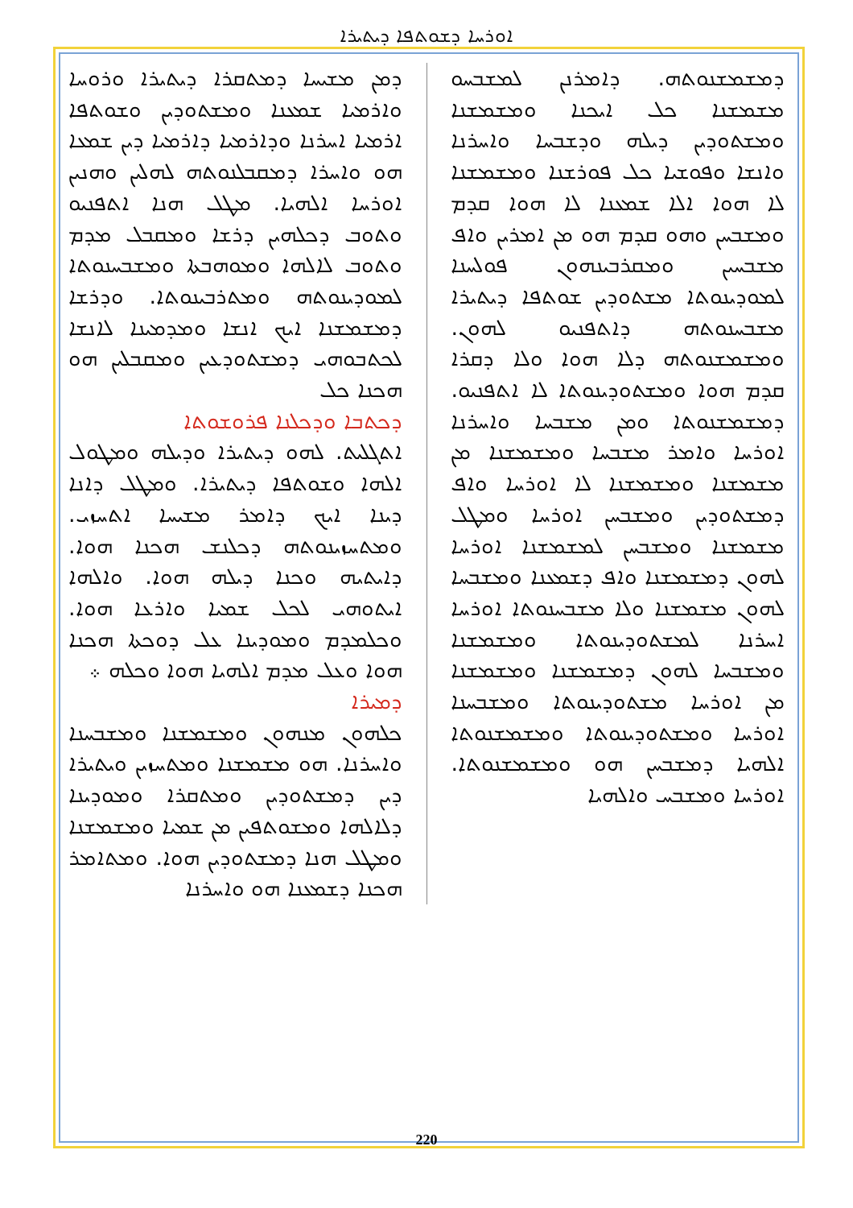ܐܘܪܚܐ ܕܫܘܬܦܐ ܕܝܬܝܪܐ
ܕܡܢ ܡܫܝܚܐ ܕܡܬܩܪܐ ܕܝܬܝܪܐ ܘܪܘܚܐ ܘܐܪܡܝܐ ܫܡܥܢܐ ܘܡܫܬܘܕܝܢ ܘܫܘܬܦܐ ܐܪܡܝܐ ܐܚܪܢܐ ܘܕܐܪܡܝܐ ܕܐܪܡܝܐ ܕܝܢ ܫܡܥܐ ܗܘ ܘܐܚܪܐ ܕܡܩܒܠܢܘܬܗ ܠܗܠܝܢ ܘܗܢܝܢ ܐܘܪܚܐ ܐܠܗܝܐ. ܡܛܠ ܗܢܐ ܐܬܦܢܝܘ ܘܬܘܒ ܕܟܠܗܝܢ ܕܪܫܐ ܘܡܩܒܠ ܡܕܡ ܘܬܘܒ ܠܐܠܗܐ ܘܡܘܗܒܬܐ ܘܡܫܒܚܢܘܬܐ ܠܡܘܕܝܢܘܬܗ ܘܡܬܪܒܝܢܘܬܐ. ܘܕܪܫܐ ܕܡܫܡܫܢܐ ܐܝܟ ܐܢܫܐ ܘܡܕܡܝܢܐ ܠܐܢܫܐ ܠܟܬܒܘܗܝ ܕܡܫܬܘܕܥܝܢ ܘܡܩܒܠܝܢ ܗܘ ܗܟܢܐ ܟܠ
ܕܟܬܒܐ ܘܕܟܠܢܐ ܦܪܘܫܘܬܐ
ܐܬܓܠܝܬ. ܠܗܘ ܕܝܬܝܪܐ ܘܕܝܠܗ ܘܡܛܘܠ ܐܠܗܐ ܘܫܘܬܦܐ ܕܝܬܝܪܐ. ܘܡܛܠ ܕܐܢܐ ܕܝܢܐ ܐܝܟ ܕܐܡܪ ܡܫܝܚܐ ܐܬܚܙܝ. ܘܡܬܚܙܝܢܘܬܗ ܕܟܠܢܫ ܗܟܢܐ ܗܘܐ. ܕܐܝܬܝܗ ܘܟܢܐ ܕܝܠܗ ܗܘܐ. ܘܐܠܗܐ ܐܝܬܘܗܝ ܠܟܠ ܫܡܝܐ ܘܐܪܥܐ ܗܘܐ. ܘܟܠܡܕܡ ܘܡܘܕܝܢܐ ܥܠ ܕܘܟܬܐ ܗܟܢܐ ܗܘܐ ܘܥܠ ܡܕܡ ܐܠܗܝܐ ܗܘܐ ܘܟܠܗ ܀
ܕܡܝܪܐ
ܟܠܗܘܢ ܡܢܗܘܢ ܘܡܫܡܫܢܐ ܘܡܫܒܚܢܐ ܘܐܚܪܢܐ. ܗܘ ܡܫܡܫܢܐ ܘܡܬܚܙܝܢ ܘܝܬܝܪܐ ܕܝܢ ܕܡܫܬܘܕܝܢ ܘܡܬܩܪܐ ܘܡܘܕܝܢܐ ܕܠܐܠܗܐ ܘܡܫܘܬܦܝܢ ܡܢ ܫܡܝܐ ܘܡܫܡܫܢܐ ܘܡܛܠ ܗܢܐ ܕܡܫܬܘܕܝܢ ܗܘܐ. ܘܡܬܐܡܪ ܗܟܢܐ ܕܫܡܥܢܐ ܗܘ ܘܐܚܪܢܐ
ܕܡܫܡܫܢܘܬܗ. ܕܐܡܪܢܢ ܠܡܫܒܚܘ ܡܫܡܫܢܐ ܟܠ ܐܝܟܢܐ ܘܡܫܡܫܢܐ ܘܡܫܬܘܕܝܢ ܕܝܠܗ ܘܕܫܒܚܐ ܘܐܚܪܢܐ ܘܐܢܫܐ ܘܦܘܫܝܐ ܟܠ ܦܘܪܫܢܐ ܘܡܫܡܫܢܐ ܠܐ ܗܘܐ ܐܠܐ ܫܡܥܢܐ ܠܐ ܗܘܐ ܩܕܡ ܘܡܫܒܚܢ ܘܗܘ ܩܕܡ ܗܘ ܡܢ ܐܡܪܝܢ ܘܐܦ ܡܫܒܚܝܢ ܘܡܩܪܒܝܢܗܘܢ ܦܘܠܚܢܐ ܠܡܘܕܝܢܘܬܐ ܡܫܬܘܕܝܢ ܫܘܬܦܐ ܕܝܬܝܪܐ ܡܫܒܚܢܘܬܗ ܕܐܬܦܢܝܘ ܠܗܘܢ. ܘܡܫܡܫܢܘܬܗ ܕܠܐ ܗܘܐ ܘܠܐ ܕܩܪܐ ܩܕܡ ܗܘܐ ܘܡܫܬܘܕܝܢܘܬܐ ܠܐ ܐܬܦܢܝܘ. ܕܡܫܡܫܢܘܬܐ ܘܡܢ ܡܫܒܚܐ ܘܐܚܪܢܐ ܐܘܪܚܐ ܘܐܡܪ ܡܫܒܚܐ ܘܡܫܡܫܢܐ ܡܢ ܡܫܡܫܢܐ ܘܡܫܡܫܢܐ ܠܐ ܐܘܪܚܐ ܘܐܦ ܕܡܫܬܘܕܝܢ ܘܡܫܒܚܢ ܐܘܪܚܐ ܘܡܛܠ ܡܫܡܫܢܐ ܘܡܫܒܚܢ ܠܡܫܡܫܢܐ ܐܘܪܚܐ ܠܗܘܢ ܕܡܫܡܫܢܐ ܘܐܦ ܕܫܡܥܢܐ ܘܡܫܒܚܐ ܠܗܘܢ ܡܫܡܫܢܐ ܘܠܐ ܡܫܒܚܢܘܬܐ ܐܘܪܚܐ ܐܚܪܢܐ ܠܡܫܬܘܕܝܢܘܬܐ ܘܡܫܡܫܢܐ ܘܡܫܒܚܐ ܠܗܘܢ ܕܡܫܡܫܢܐ ܘܡܫܡܫܢܐ ܡܢ ܐܘܪܚܐ ܡܫܬܘܕܝܢܘܬܐ ܘܡܫܒܚܢܐ ܐܘܪܚܐ ܘܡܫܬܘܕܝܢܘܬܐ ܘܡܫܡܫܢܘܬܐ ܐܠܗܝܐ ܕܡܫܒܚܢ ܗܘ ܘܡܫܡܫܢܘܬܐ. ܐܘܪܚܐ ܘܡܫܒܚ ܘܐܠܗܝܐ
220